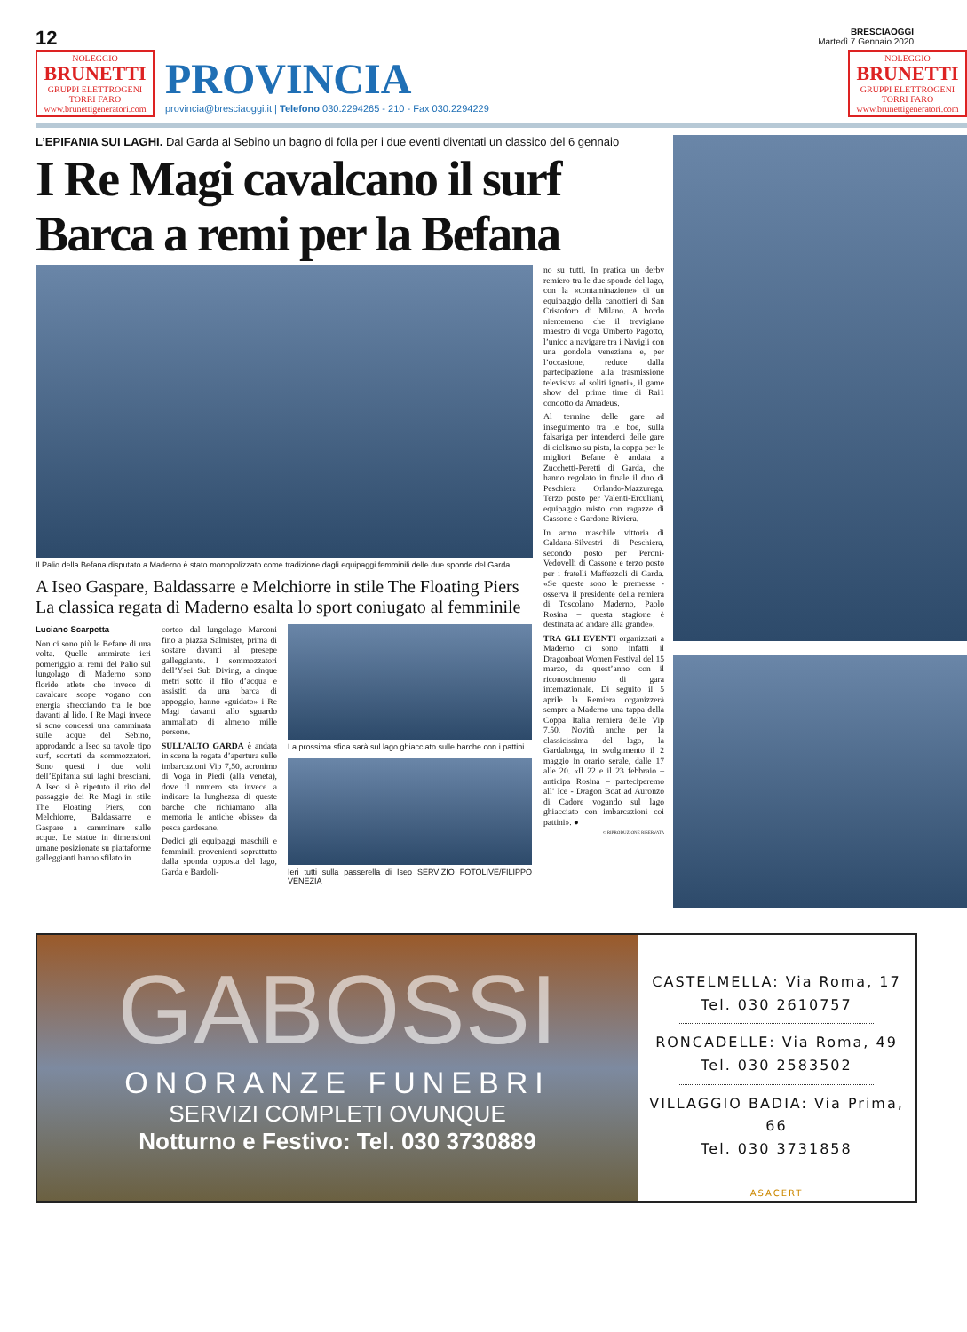12
BRESCIAOGGI
Martedì 7 Gennaio 2020
NOLEGGIO
BRUNETTI
GRUPPI ELETTROGENI
TORRI FARO
www.brunettigeneratori.com
PROVINCIA
provincia@bresciaoggi.it | Telefono 030.2294265 - 210 - Fax 030.2294229
NOLEGGIO
BRUNETTI
GRUPPI ELETTROGENI
TORRI FARO
www.brunettigeneratori.com
L’EPIFANIA SUI LAGHI. Dal Garda al Sebino un bagno di folla per i due eventi diventati un classico del 6 gennaio
I Re Magi cavalcano il surf
Barca a remi per la Befana
Il Palio della Befana disputato a Maderno è stato monopolizzato come tradizione dagli equipaggi femminili delle due sponde del Garda
A Iseo Gaspare, Baldassarre e Melchiorre in stile The Floating Piers
La classica regata di Maderno esalta lo sport coniugato al femminile
Luciano Scarpetta
Non ci sono più le Befane di una volta. Quelle ammirate ieri pomeriggio ai remi del Palio sul lungolago di Maderno sono floride atlete che invece di cavalcare scope vogano con energia sfrecciando tra le boe davanti al lido. I Re Magi invece si sono concessi una camminata sulle acque del Sebino, approdando a Iseo su tavole tipo surf, scortati da sommozzatori. Sono questi i due volti dell’Epifania sui laghi bresciani. A Iseo si è ripetuto il rito del passaggio dei Re Magi in stile The Floating Piers, con Melchiorre, Baldassarre e Gaspare a camminare sulle acque. Le statue in dimensioni umane posizionate su piattaforme galleggianti hanno sfilato in
corteo dal lungolago Marconi fino a piazza Salmister, prima di sostare davanti al presepe galleggiante. I sommozzatori dell’Ysei Sub Diving, a cinque metri sotto il filo d’acqua e assistiti da una barca di appoggio, hanno «guidato» i Re Magi davanti allo sguardo ammaliato di almeno mille persone.
SULL’ALTO GARDA è andata in scena la regata d’apertura sulle imbarcazioni Vip 7,50, acronimo di Voga in Piedi (alla veneta), dove il numero sta invece a indicare la lunghezza di queste barche che richiamano alla memoria le antiche «bisse» da pesca gardesane.
Dodici gli equipaggi maschili e femminili provenienti soprattutto dalla sponda opposta del lago, Garda e Bardoli-
La prossima sfida sarà sul lago ghiacciato sulle barche con i pattini
Ieri tutti sulla passerella di Iseo SERVIZIO FOTOLIVE/FILIPPO VENEZIA
no su tutti. In pratica un derby remiero tra le due sponde del lago, con la «contaminazione» di un equipaggio della canottieri di San Cristoforo di Milano. A bordo nientemeno che il trevigiano maestro di voga Umberto Pagotto, l’unico a navigare tra i Navigli con una gondola veneziana e, per l’occasione, reduce dalla partecipazione alla trasmissione televisiva «I soliti ignoti», il game show del prime time di Rai1 condotto da Amadeus.
Al termine delle gare ad inseguimento tra le boe, sulla falsariga per intenderci delle gare di ciclismo su pista, la coppa per le migliori Befane è andata a Zucchetti-Peretti di Garda, che hanno regolato in finale il duo di Peschiera Orlando-Mazzurega. Terzo posto per Valenti-Erculiani, equipaggio misto con ragazze di Cassone e Gardone Riviera.
In armo maschile vittoria di Caldana-Silvestri di Peschiera, secondo posto per Peroni-Vedovelli di Cassone e terzo posto per i fratelli Maffezzoli di Garda. «Se queste sono le premesse - osserva il presidente della remiera di Toscolano Maderno, Paolo Rosina – questa stagione è destinata ad andare alla grande».
TRA GLI EVENTI organizzati a Maderno ci sono infatti il Dragonboat Women Festival del 15 marzo, da quest’anno con il riconoscimento di gara internazionale. Di seguito il 5 aprile la Remiera organizzerà sempre a Maderno una tappa della Coppa Italia remiera delle Vip 7.50. Novità anche per la classicissima del lago, la Gardalonga, in svolgimento il 2 maggio in orario serale, dalle 17 alle 20. «Il 22 e il 23 febbraio – anticipa Rosina – parteciperemo all’ Ice - Dragon Boat ad Auronzo di Cadore vogando sul lago ghiacciato con imbarcazioni coi pattini». ●
© RIPRODUZIONE RISERVATA
GABOSSI
ONORANZE FUNEBRI
SERVIZI COMPLETI OVUNQUE
Notturno e Festivo: Tel. 030 3730889
CASTELMELLA: Via Roma, 17
Tel. 030 2610757
RONCADELLE: Via Roma, 49
Tel. 030 2583502
VILLAGGIO BADIA: Via Prima, 66
Tel. 030 3731858
ASACERT